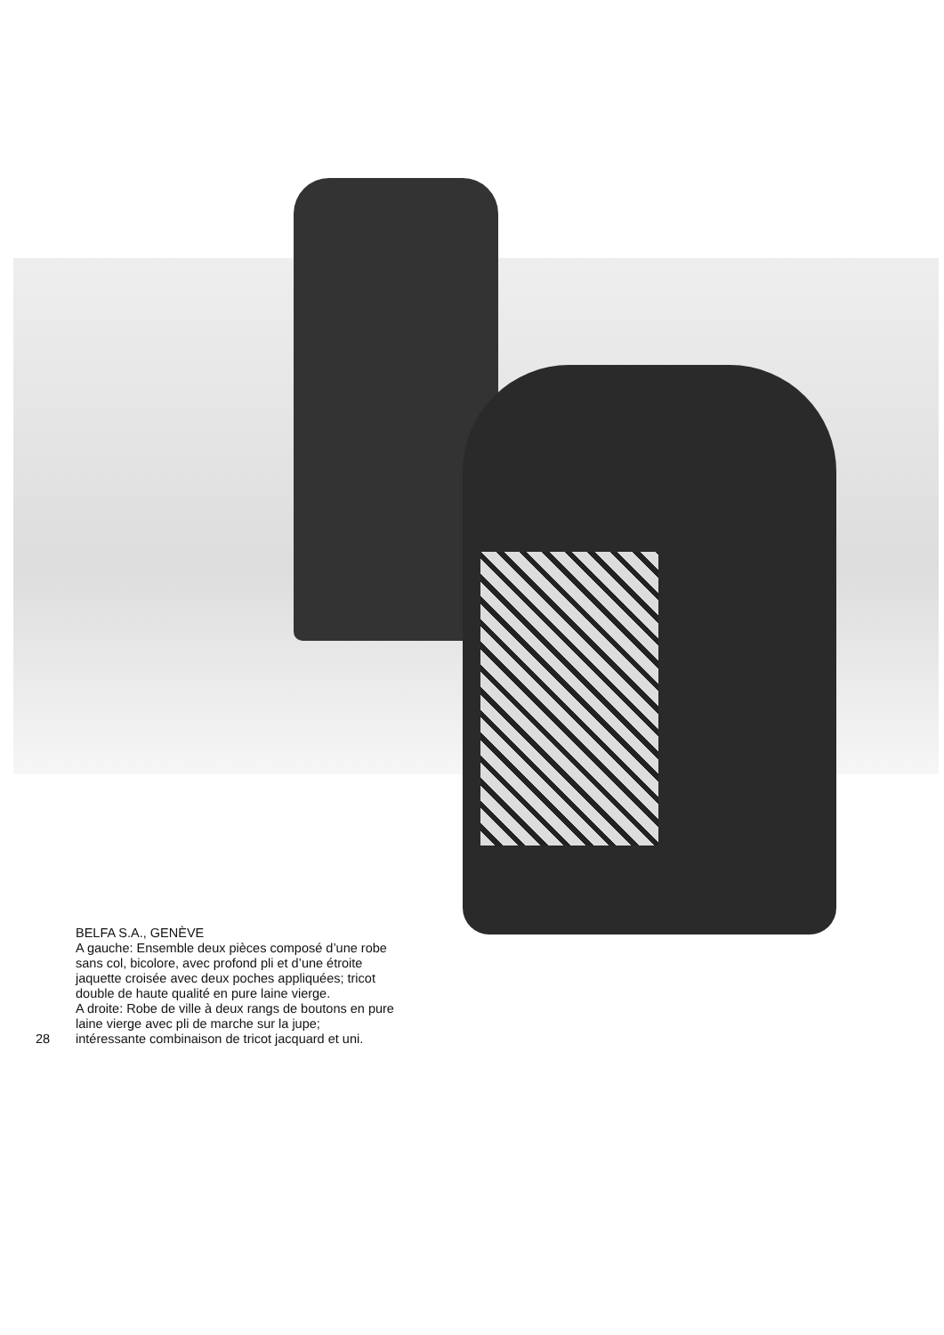28 BELFA S.A., GENÈVE
A gauche: Ensemble deux pièces composé d’une robe
sans col, bicolore, avec profond pli et d’une étroite
jaquette croisée avec deux poches appliquées; tricot
double de haute qualité en pure laine vierge.
A droite: Robe de ville à deux rangs de boutons en pure
laine vierge avec pli de marche sur la jupe;
intéressante combinaison de tricot jacquard et uni.